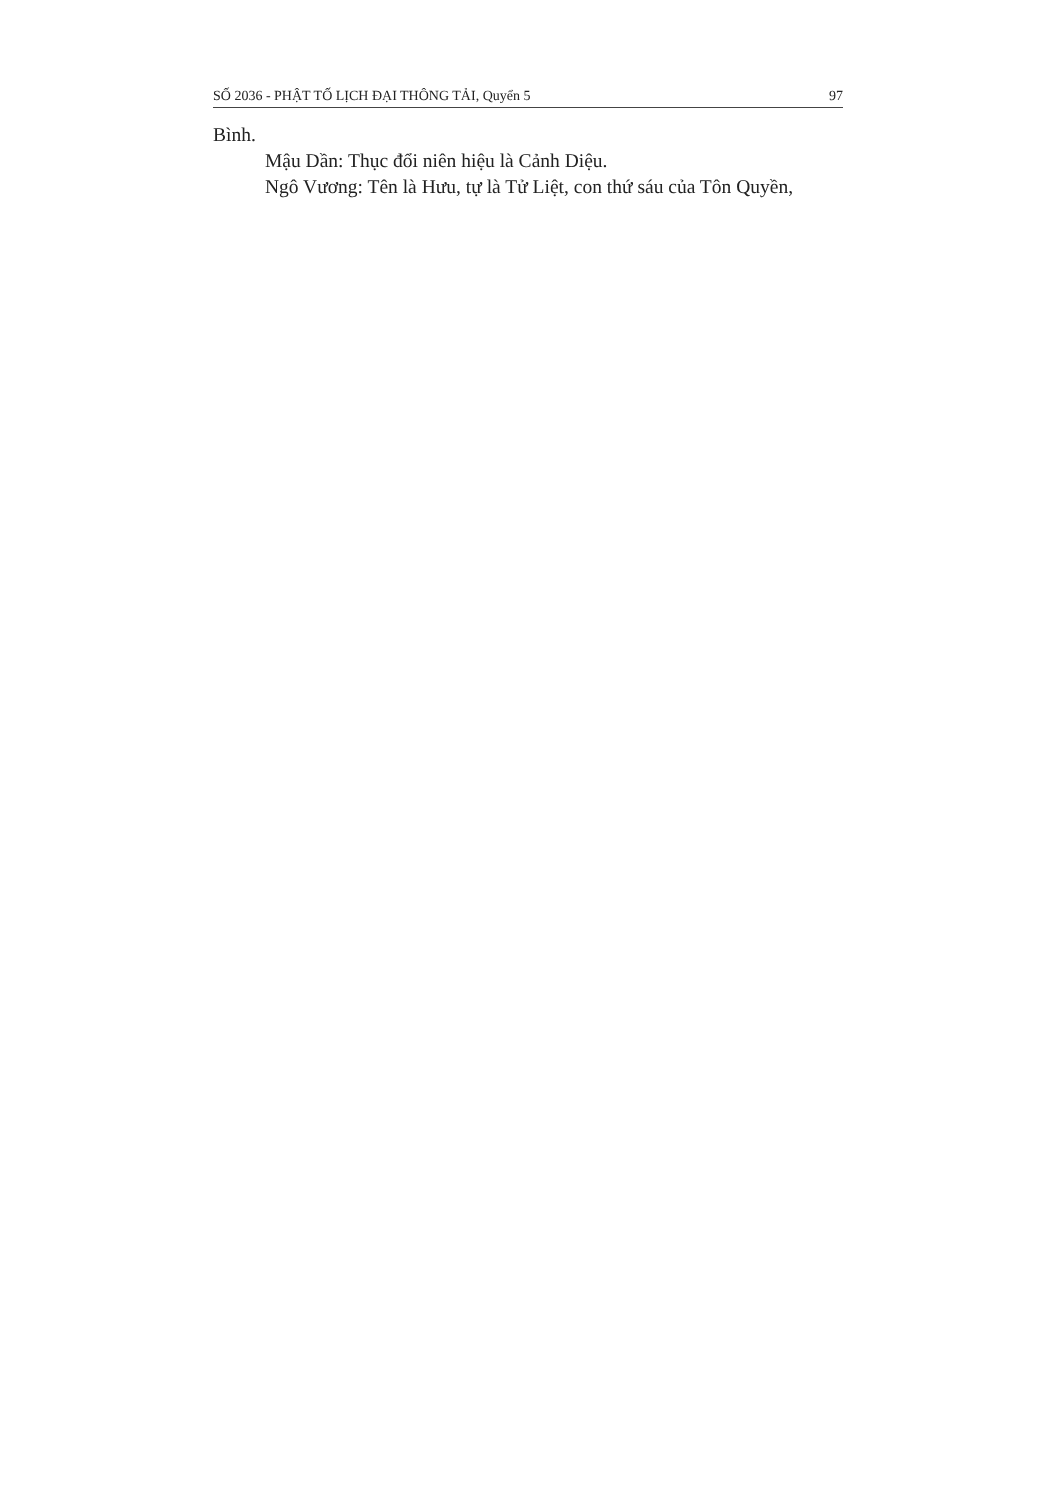SỐ 2036 - PHẬT TỐ LỊCH ĐẠI THÔNG TẢI, Quyển 5 97
Bình.
Mậu Dần: Thục đổi niên hiệu là Cảnh Diệu.
Ngô Vương: Tên là Hưu, tự là Tử Liệt, con thứ sáu của Tôn Quyền,